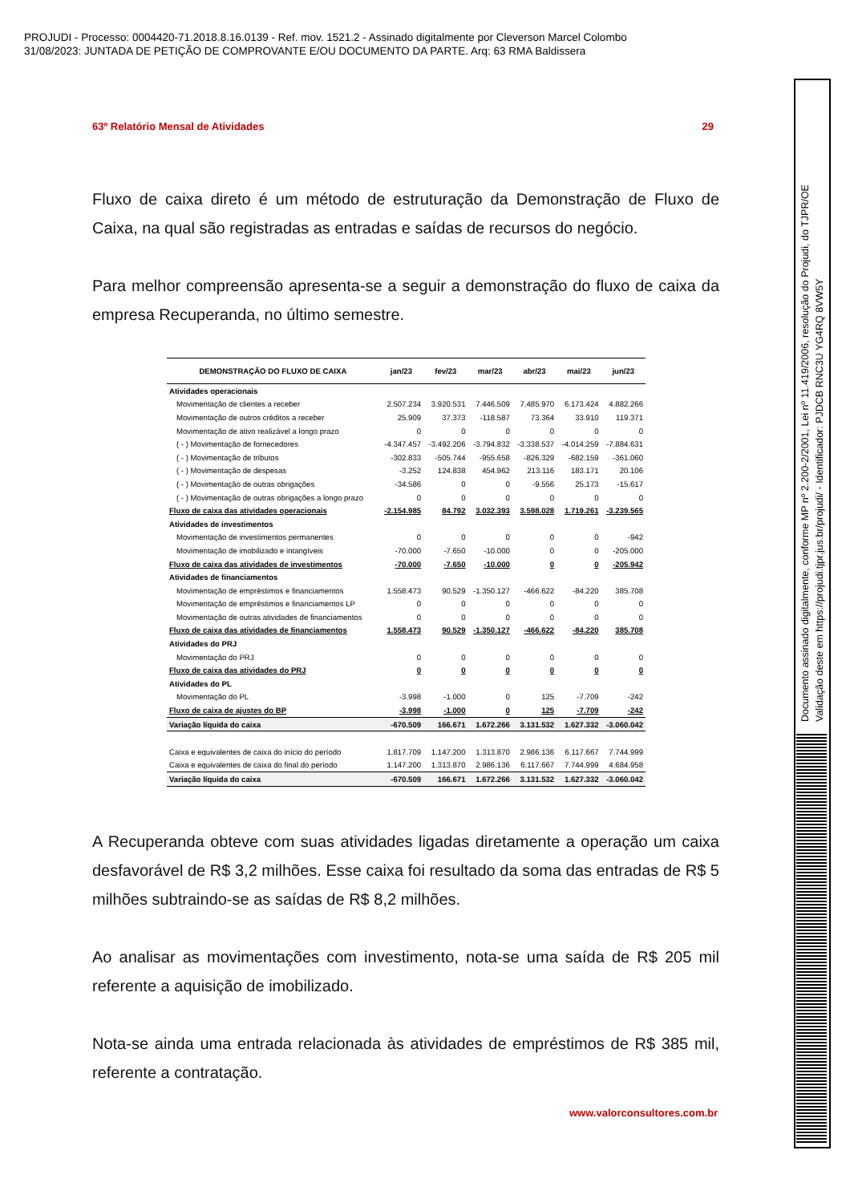PROJUDI - Processo: 0004420-71.2018.8.16.0139 - Ref. mov. 1521.2 - Assinado digitalmente por Cleverson Marcel Colombo
31/08/2023: JUNTADA DE PETIÇÃO DE COMPROVANTE E/OU DOCUMENTO DA PARTE. Arq: 63 RMA Baldissera
63º Relatório Mensal de Atividades 29
Fluxo de caixa direto é um método de estruturação da Demonstração de Fluxo de Caixa, na qual são registradas as entradas e saídas de recursos do negócio.
Para melhor compreensão apresenta-se a seguir a demonstração do fluxo de caixa da empresa Recuperanda, no último semestre.
| DEMONSTRAÇÃO DO FLUXO DE CAIXA | jan/23 | fev/23 | mar/23 | abr/23 | mai/23 | jun/23 |
| --- | --- | --- | --- | --- | --- | --- |
| Atividades operacionais | | | | | | |
| Movimentação de clientes a receber | 2.507.234 | 3.920.531 | 7.446.509 | 7.485.970 | 6.173.424 | 4.882.266 |
| Movimentação de outros créditos a receber | 25.909 | 37.373 | -118.587 | 73.364 | 33.910 | 119.371 |
| Movimentação de ativo realizável a longo prazo | 0 | 0 | 0 | 0 | 0 | 0 |
| ( - ) Movimentação de fornecedores | -4.347.457 | -3.492.206 | -3.794.832 | -3.338.537 | -4.014.259 | -7.884.631 |
| ( - ) Movimentação de tributos | -302.833 | -505.744 | -955.658 | -826.329 | -682.159 | -361.060 |
| ( - ) Movimentação de despesas | -3.252 | 124.838 | 454.962 | 213.116 | 183.171 | 20.106 |
| ( - ) Movimentação de outras obrigações | -34.586 | 0 | 0 | -9.556 | 25.173 | -15.617 |
| ( - ) Movimentação de outras obrigações a longo prazo | 0 | 0 | 0 | 0 | 0 | 0 |
| Fluxo de caixa das atividades operacionais | -2.154.985 | 84.792 | 3.032.393 | 3.598.028 | 1.719.261 | -3.239.565 |
| Atividades de investimentos | | | | | | |
| Movimentação de investimentos permanentes | 0 | 0 | 0 | 0 | 0 | -942 |
| Movimentação de imobilizado e intangíveis | -70.000 | -7.650 | -10.000 | 0 | 0 | -205.000 |
| Fluxo de caixa das atividades de investimentos | -70.000 | -7.650 | -10.000 | 0 | 0 | -205.942 |
| Atividades de financiamentos | | | | | | |
| Movimentação de empréstimos e financiamentos | 1.558.473 | 90.529 | -1.350.127 | -466.622 | -84.220 | 385.708 |
| Movimentação de empréstimos e financiamentos LP | 0 | 0 | 0 | 0 | 0 | 0 |
| Movimentação de outras atividades de financiamentos | 0 | 0 | 0 | 0 | 0 | 0 |
| Fluxo de caixa das atividades de financiamentos | 1.558.473 | 90.529 | -1.350.127 | -466.622 | -84.220 | 385.708 |
| Atividades do PRJ | | | | | | |
| Movimentação do PRJ | 0 | 0 | 0 | 0 | 0 | 0 |
| Fluxo de caixa das atividades do PRJ | 0 | 0 | 0 | 0 | 0 | 0 |
| Atividades do PL | | | | | | |
| Movimentação do PL | -3.998 | -1.000 | 0 | 125 | -7.709 | -242 |
| Fluxo de caixa de ajustes do BP | -3.998 | -1.000 | 0 | 125 | -7.709 | -242 |
| Variação líquida do caixa | -670.509 | 166.671 | 1.672.266 | 3.131.532 | 1.627.332 | -3.060.042 |
| Caixa e equivalentes de caixa do início do período | 1.817.709 | 1.147.200 | 1.313.870 | 2.986.136 | 6.117.667 | 7.744.999 |
| Caixa e equivalentes de caixa do final do período | 1.147.200 | 1.313.870 | 2.986.136 | 6.117.667 | 7.744.999 | 4.684.958 |
| Variação líquida do caixa | -670.509 | 166.671 | 1.672.266 | 3.131.532 | 1.627.332 | -3.060.042 |
A Recuperanda obteve com suas atividades ligadas diretamente a operação um caixa desfavorável de R$ 3,2 milhões. Esse caixa foi resultado da soma das entradas de R$ 5 milhões subtraindo-se as saídas de R$ 8,2 milhões.
Ao analisar as movimentações com investimento, nota-se uma saída de R$ 205 mil referente a aquisição de imobilizado.
Nota-se ainda uma entrada relacionada às atividades de empréstimos de R$ 385 mil, referente a contratação.
www.valorconsultores.com.br
Documento assinado digitalmente, conforme MP nº 2.200-2/2001, Lei nº 11.419/2006, resolução do Projudi, do TJPR/OE
Validação deste em https://projudi.tjpr.jus.br/projudi/ - Identificador: PJDCB RNC3U YG4RQ 8VW5Y